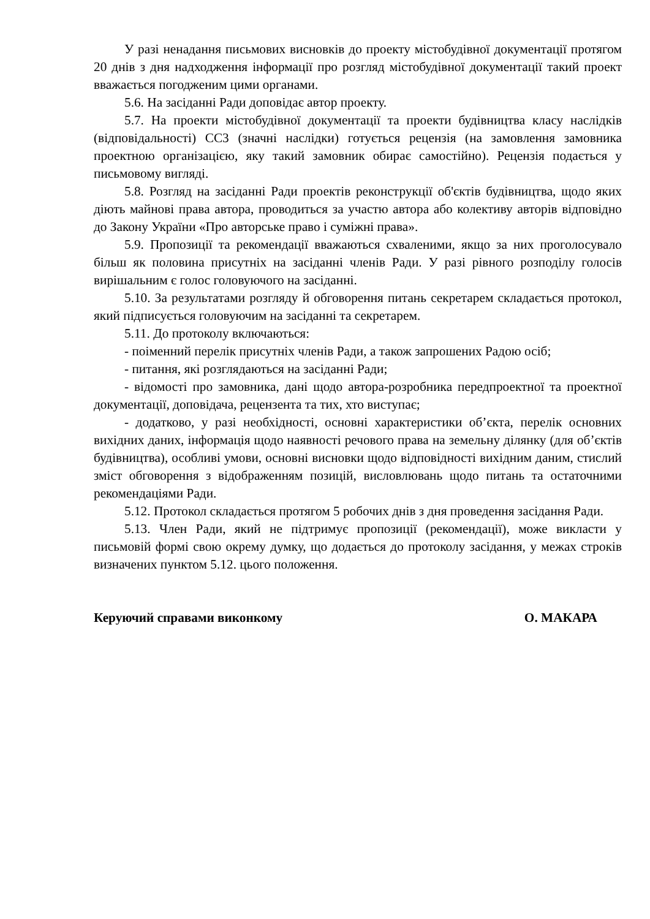У разі ненадання письмових висновків до проекту містобудівної документації протягом 20 днів з дня надходження інформації про розгляд містобудівної документації такий проект вважається погодженим цими органами.
5.6. На засіданні Ради доповідає автор проекту.
5.7. На проекти містобудівної документації та проекти будівництва класу наслідків (відповідальності) СС3 (значні наслідки) готується рецензія (на замовлення замовника проектною організацією, яку такий замовник обирає самостійно). Рецензія подається у письмовому вигляді.
5.8. Розгляд на засіданні Ради проектів реконструкції об'єктів будівництва, щодо яких діють майнові права автора, проводиться за участю автора або колективу авторів відповідно до Закону України «Про авторське право і суміжні права».
5.9. Пропозиції та рекомендації вважаються схваленими, якщо за них проголосувало більш як половина присутніх на засіданні членів Ради. У разі рівного розподілу голосів вирішальним є голос головуючого на засіданні.
5.10. За результатами розгляду й обговорення питань секретарем складається протокол, який підписується головуючим на засіданні та секретарем.
5.11. До протоколу включаються:
- поіменний перелік присутніх членів Ради, а також запрошених Радою осіб;
- питання, які розглядаються на засіданні Ради;
- відомості про замовника, дані щодо автора-розробника передпроектної та проектної документації, доповідача, рецензента та тих, хто виступає;
- додатково, у разі необхідності, основні характеристики об’єкта, перелік основних вихідних даних, інформація щодо наявності речового права на земельну ділянку (для об’єктів будівництва), особливі умови, основні висновки щодо відповідності вихідним даним, стислий зміст обговорення з відображенням позицій, висловлювань щодо питань та остаточними рекомендаціями Ради.
5.12. Протокол складається протягом 5 робочих днів з дня проведення засідання Ради.
5.13. Член Ради, який не підтримує пропозиції (рекомендації), може викласти у письмовій формі свою окрему думку, що додається до протоколу засідання, у межах строків визначених пунктом 5.12. цього положення.
Керуючий справами виконкому О. МАКАРА